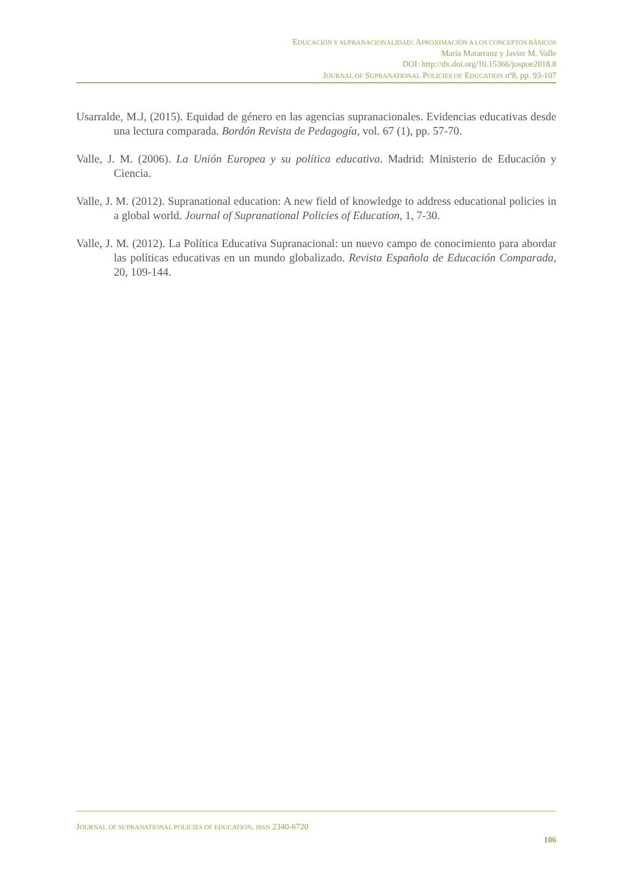EDUCACIÓN Y SUPRANACIONALIDAD: APROXIMACIÓN A LOS CONCEPTOS BÁSICOS
María Matarranz y Javier M. Valle
DOI: http://dx.doi.org/10.15366/jospoe2018.8
JOURNAL OF SUPRANATIONAL POLICIES OF EDUCATION nº8, pp. 93-107
Usarralde, M.J, (2015). Equidad de género en las agencias supranacionales. Evidencias educativas desde una lectura comparada. Bordón Revista de Pedagogía, vol. 67 (1), pp. 57-70.
Valle, J. M. (2006). La Unión Europea y su política educativa. Madrid: Ministerio de Educación y Ciencia.
Valle, J. M. (2012). Supranational education: A new field of knowledge to address educational policies in a global world. Journal of Supranational Policies of Education, 1, 7-30.
Valle, J. M. (2012). La Política Educativa Supranacional: un nuevo campo de conocimiento para abordar las políticas educativas en un mundo globalizado. Revista Española de Educación Comparada, 20, 109-144.
JOURNAL OF SUPRANATIONAL POLICIES OF EDUCATION, ISSN 2340-6720
106